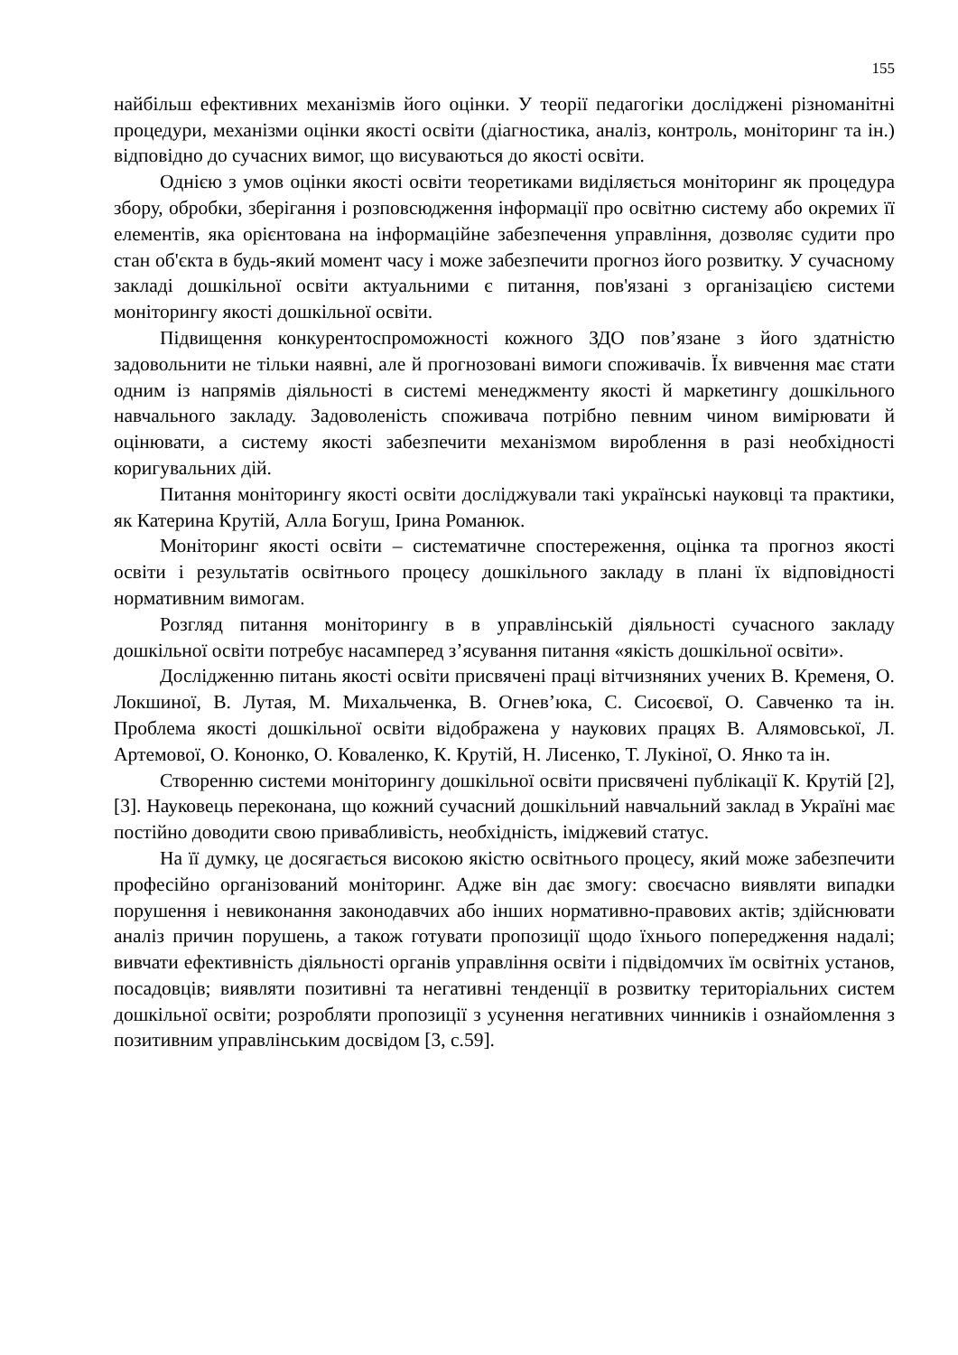155
найбільш ефективних механізмів його оцінки. У теорії педагогіки досліджені різноманітні процедури, механізми оцінки якості освіти (діагностика, аналіз, контроль, моніторинг та ін.) відповідно до сучасних вимог, що висуваються до якості освіти.
Однією з умов оцінки якості освіти теоретиками виділяється моніторинг як процедура збору, обробки, зберігання і розповсюдження інформації про освітню систему або окремих її елементів, яка орієнтована на інформаційне забезпечення управління, дозволяє судити про стан об'єкта в будь-який момент часу і може забезпечити прогноз його розвитку. У сучасному закладі дошкільної освіти актуальними є питання, пов'язані з організацією системи моніторингу якості дошкільної освіти.
Підвищення конкурентоспроможності кожного ЗДО пов’язане з його здатністю задовольнити не тільки наявні, але й прогнозовані вимоги споживачів. Їх вивчення має стати одним із напрямів діяльності в системі менеджменту якості й маркетингу дошкільного навчального закладу. Задоволеність споживача потрібно певним чином вимірювати й оцінювати, а систему якості забезпечити механізмом вироблення в разі необхідності коригувальних дій.
Питання моніторингу якості освіти досліджували такі українські науковці та практики, як Катерина Крутій, Алла Богуш, Ірина Романюк.
Моніторинг якості освіти – систематичне спостереження, оцінка та прогноз якості освіти і результатів освітнього процесу дошкільного закладу в плані їх відповідності нормативним вимогам.
Розгляд питання моніторингу в в управлінській діяльності сучасного закладу дошкільної освіти потребує насамперед з’ясування питання «якість дошкільної освіти».
Дослідженню питань якості освіти присвячені праці вітчизняних учених В. Кременя, О. Локшиної, В. Лутая, М. Михальченка, В. Огнев’юка, С. Сисоєвої, О. Савченко та ін. Проблема якості дошкільної освіти відображена у наукових працях В. Алямовської, Л. Артемової, О. Кононко, О. Коваленко, К. Крутій, Н. Лисенко, Т. Лукіної, О. Янко та ін.
Створенню системи моніторингу дошкільної освіти присвячені публікації К. Крутій [2], [3]. Науковець переконана, що кожний сучасний дошкільний навчальний заклад в Україні має постійно доводити свою привабливість, необхідність, іміджевий статус.
На її думку, це досягається високою якістю освітнього процесу, який може забезпечити професійно організований моніторинг. Адже він дає змогу: своєчасно виявляти випадки порушення і невиконання законодавчих або інших нормативно-правових актів; здійснювати аналіз причин порушень, а також готувати пропозиції щодо їхнього попередження надалі; вивчати ефективність діяльності органів управління освіти і підвідомчих їм освітніх установ, посадовців; виявляти позитивні та негативні тенденції в розвитку територіальних систем дошкільної освіти; розробляти пропозиції з усунення негативних чинників і ознайомлення з позитивним управлінським досвідом [3, с.59].